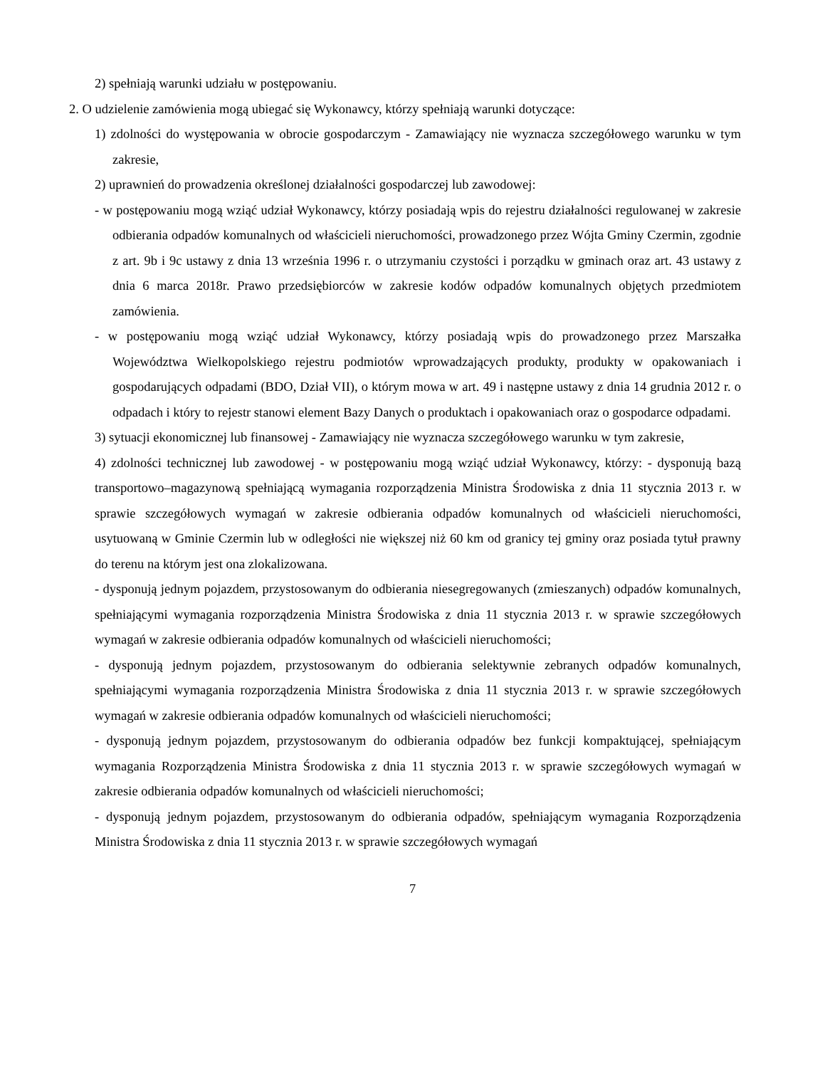2) spełniają warunki udziału w postępowaniu.
2. O udzielenie zamówienia mogą ubiegać się Wykonawcy, którzy spełniają warunki dotyczące:
1) zdolności do występowania w obrocie gospodarczym - Zamawiający nie wyznacza szczegółowego warunku w tym zakresie,
2) uprawnień do prowadzenia określonej działalności gospodarczej lub zawodowej:
- w postępowaniu mogą wziąć udział Wykonawcy, którzy posiadają wpis do rejestru działalności regulowanej w zakresie odbierania odpadów komunalnych od właścicieli nieruchomości, prowadzonego przez Wójta Gminy Czermin, zgodnie z art. 9b i 9c ustawy z dnia 13 września 1996 r. o utrzymaniu czystości i porządku w gminach oraz art. 43 ustawy z dnia 6 marca 2018r. Prawo przedsiębiorców w zakresie kodów odpadów komunalnych objętych przedmiotem zamówienia.
- w postępowaniu mogą wziąć udział Wykonawcy, którzy posiadają wpis do prowadzonego przez Marszałka Województwa Wielkopolskiego rejestru podmiotów wprowadzających produkty, produkty w opakowaniach i gospodarujących odpadami (BDO, Dział VII), o którym mowa w art. 49 i następne ustawy z dnia 14 grudnia 2012 r. o odpadach i który to rejestr stanowi element Bazy Danych o produktach i opakowaniach oraz o gospodarce odpadami.
3) sytuacji ekonomicznej lub finansowej - Zamawiający nie wyznacza szczegółowego warunku w tym zakresie,
4) zdolności technicznej lub zawodowej - w postępowaniu mogą wziąć udział Wykonawcy, którzy: - dysponują bazą transportowo–magazynową spełniającą wymagania rozporządzenia Ministra Środowiska z dnia 11 stycznia 2013 r. w sprawie szczegółowych wymagań w zakresie odbierania odpadów komunalnych od właścicieli nieruchomości, usytuowaną w Gminie Czermin lub w odległości nie większej niż 60 km od granicy tej gminy oraz posiada tytuł prawny do terenu na którym jest ona zlokalizowana.
- dysponują jednym pojazdem, przystosowanym do odbierania niesegregowanych (zmieszanych) odpadów komunalnych, spełniającymi wymagania rozporządzenia Ministra Środowiska z dnia 11 stycznia 2013 r. w sprawie szczegółowych wymagań w zakresie odbierania odpadów komunalnych od właścicieli nieruchomości;
- dysponują jednym pojazdem, przystosowanym do odbierania selektywnie zebranych odpadów komunalnych, spełniającymi wymagania rozporządzenia Ministra Środowiska z dnia 11 stycznia 2013 r. w sprawie szczegółowych wymagań w zakresie odbierania odpadów komunalnych od właścicieli nieruchomości;
- dysponują jednym pojazdem, przystosowanym do odbierania odpadów bez funkcji kompaktującej, spełniającym wymagania Rozporządzenia Ministra Środowiska z dnia 11 stycznia 2013 r. w sprawie szczegółowych wymagań w zakresie odbierania odpadów komunalnych od właścicieli nieruchomości;
- dysponują jednym pojazdem, przystosowanym do odbierania odpadów, spełniającym wymagania Rozporządzenia Ministra Środowiska z dnia 11 stycznia 2013 r. w sprawie szczegółowych wymagań
7